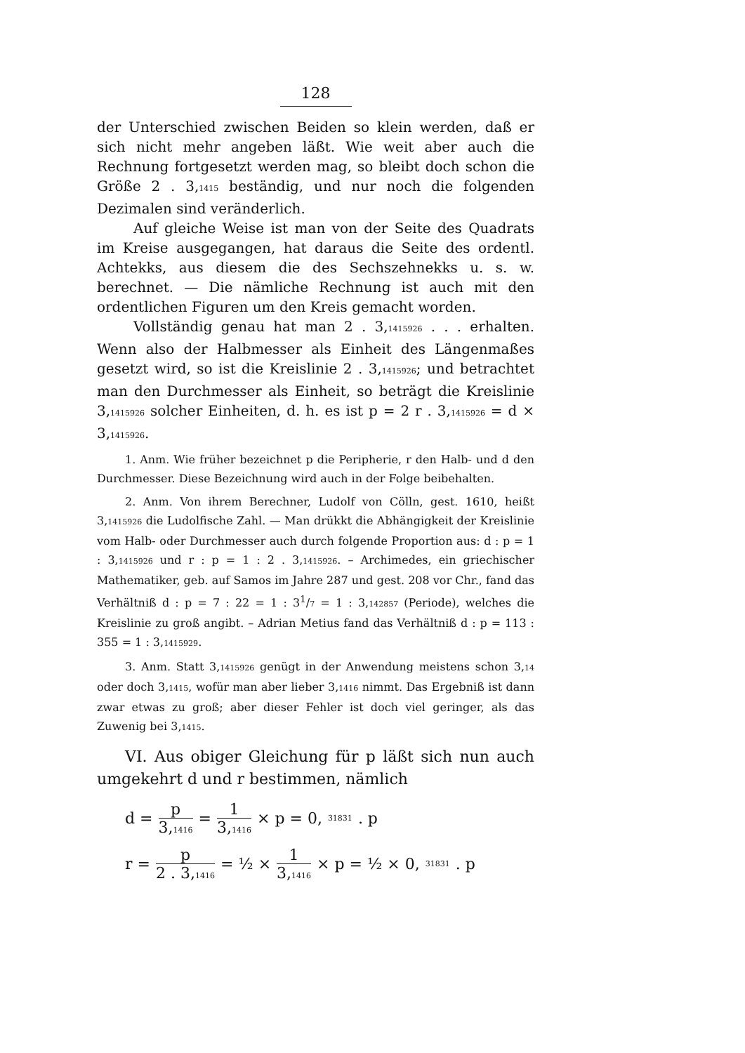128
der Unterschied zwischen Beiden so klein werden, daß er sich nicht mehr angeben läßt. Wie weit aber auch die Rechnung fortgesetzt werden mag, so bleibt doch schon die Größe 2 . 3,<sub>1415</sub> beständig, und nur noch die folgenden Dezimalen sind veränderlich.
Auf gleiche Weise ist man von der Seite des Quadrats im Kreise ausgegangen, hat daraus die Seite des ordentl. Achtekks, aus diesem die des Sechszehnekks u. s. w. berechnet. — Die nämliche Rechnung ist auch mit den ordentlichen Figuren um den Kreis gemacht worden.
Vollständig genau hat man 2 . 3,<sub>1415926</sub> . . . erhalten. Wenn also der Halbmesser als Einheit des Längenmaßes gesetzt wird, so ist die Kreislinie 2 . 3,<sub>1415926</sub>; und betrachtet man den Durchmesser als Einheit, so beträgt die Kreislinie 3,<sub>1415926</sub> solcher Einheiten, d. h. es ist p = 2 r . 3,<sub>1415926</sub> = d × 3,<sub>1415926</sub>.
1. Anm. Wie früher bezeichnet p die Peripherie, r den Halb- und d den Durchmesser. Diese Bezeichnung wird auch in der Folge beibehalten.
2. Anm. Von ihrem Berechner, Ludolf von Cölln, gest. 1610, heißt 3,<sub>1415926</sub> die Ludolfische Zahl. — Man drükkt die Abhängigkeit der Kreislinie vom Halb- oder Durchmesser auch durch folgende Proportion aus: d : p = 1 : 3,<sub>1415926</sub> und r : p = 1 : 2 . 3,<sub>1415926</sub>. – Archimedes, ein griechischer Mathematiker, geb. auf Samos im Jahre 287 und gest. 208 vor Chr., fand das Verhältniß d : p = 7 : 22 = 1 : 31/7 = 1 : 3,<sub>142857</sub> (Periode), welches die Kreislinie zu groß angibt. – Adrian Metius fand das Verhältniß d : p = 113 : 355 = 1 : 3,<sub>1415929</sub>.
3. Anm. Statt 3,<sub>1415926</sub> genügt in der Anwendung meistens schon 3,<sub>14</sub> oder doch 3,<sub>1415</sub>, wofür man aber lieber 3,<sub>1416</sub> nimmt. Das Ergebniß ist dann zwar etwas zu groß; aber dieser Fehler ist doch viel geringer, als das Zuwenig bei 3,<sub>1415</sub>.
VI. Aus obiger Gleichung für p läßt sich nun auch umgekehrt d und r bestimmen, nämlich
d = p 3,<sub>1416</sub> = 1 3,<sub>1416</sub> × p = 0,<sub>31831</sub> . p
r = p 2 . 3,<sub>1416</sub> = ½ × 1 3,<sub>1416</sub> × p = ½ × 0,<sub>31831</sub> . p